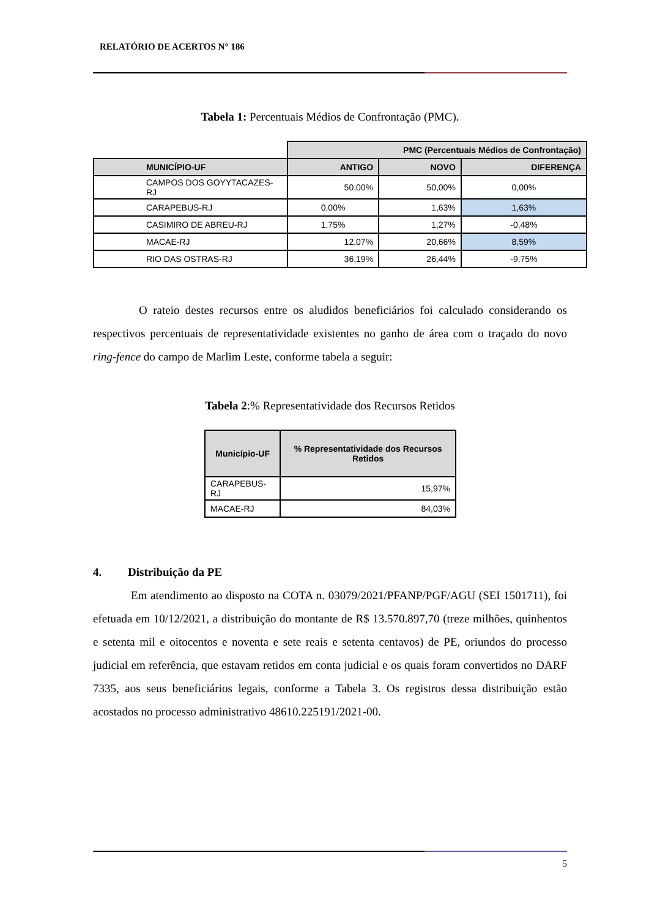RELATÓRIO DE ACERTOS N° 186
Tabela 1: Percentuais Médios de Confrontação (PMC).
| | PMC (Percentuais Médios de Confrontação) | | |
| MUNICÍPIO-UF | ANTIGO | NOVO | DIFERENÇA |
| CAMPOS DOS GOYYTACAZES-RJ | 50,00% | 50,00% | 0,00% |
| CARAPEBUS-RJ | 0,00% | 1,63% | 1,63% |
| CASIMIRO DE ABREU-RJ | 1,75% | 1,27% | -0,48% |
| MACAE-RJ | 12,07% | 20,66% | 8,59% |
| RIO DAS OSTRAS-RJ | 36,19% | 26,44% | -9,75% |
O rateio destes recursos entre os aludidos beneficiários foi calculado considerando os respectivos percentuais de representatividade existentes no ganho de área com o traçado do novo ring-fence do campo de Marlim Leste, conforme tabela a seguir:
Tabela 2:% Representatividade dos Recursos Retidos
| Município-UF | % Representatividade dos Recursos Retidos |
| --- | --- |
| CARAPEBUS-RJ | 15,97% |
| MACAE-RJ | 84,03% |
4. Distribuição da PE
Em atendimento ao disposto na COTA n. 03079/2021/PFANP/PGF/AGU (SEI 1501711), foi efetuada em 10/12/2021, a distribuição do montante de R$ 13.570.897,70 (treze milhões, quinhentos e setenta mil e oitocentos e noventa e sete reais e setenta centavos) de PE, oriundos do processo judicial em referência, que estavam retidos em conta judicial e os quais foram convertidos no DARF 7335, aos seus beneficiários legais, conforme a Tabela 3. Os registros dessa distribuição estão acostados no processo administrativo 48610.225191/2021-00.
5